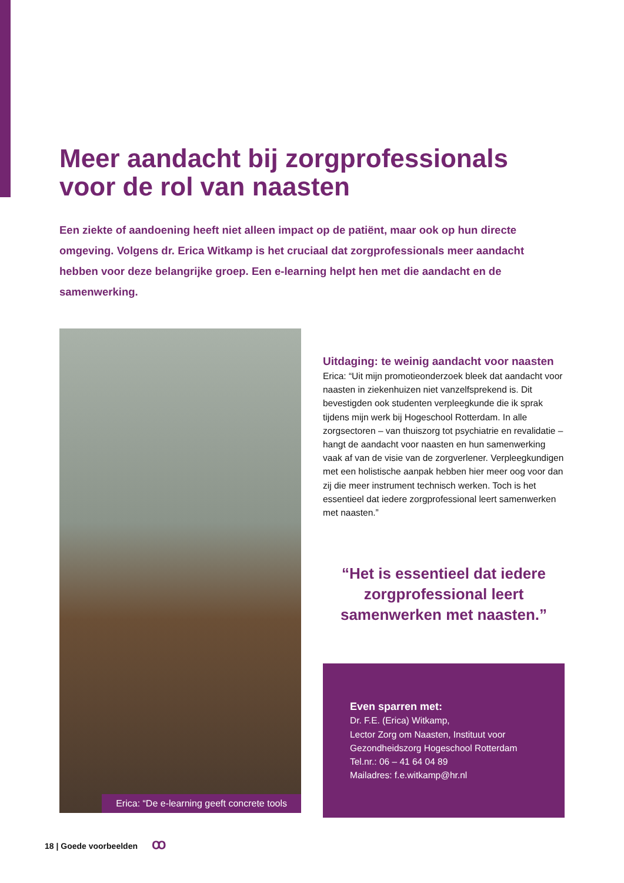Meer aandacht bij zorgprofessionals voor de rol van naasten
Een ziekte of aandoening heeft niet alleen impact op de patiënt, maar ook op hun directe omgeving. Volgens dr. Erica Witkamp is het cruciaal dat zorgprofessionals meer aandacht hebben voor deze belangrijke groep. Een e-learning helpt hen met die aandacht en de samenwerking.
Erica: “De e-learning geeft concrete tools
Uitdaging: te weinig aandacht voor naasten
Erica: “Uit mijn promotieonderzoek bleek dat aandacht voor naasten in ziekenhuizen niet vanzelfsprekend is. Dit bevestigden ook studenten verpleegkunde die ik sprak tijdens mijn werk bij Hogeschool Rotterdam. In alle zorgsectoren – van thuiszorg tot psychiatrie en revalidatie – hangt de aandacht voor naasten en hun samenwerking vaak af van de visie van de zorgverlener. Verpleegkundigen met een holistische aanpak hebben hier meer oog voor dan zij die meer instrument technisch werken. Toch is het essentieel dat iedere zorgprofessional leert samenwerken met naasten.”
“Het is essentieel dat iedere zorgprofessional leert samenwerken met naasten.”
Even sparren met:
Dr. F.E. (Erica) Witkamp,
Lector Zorg om Naasten, Instituut voor Gezondheidszorg Hogeschool Rotterdam
Tel.nr.: 06 – 41 64 04 89
Mailadres: f.e.witkamp@hr.nl
18 | Goede voorbeelden ꝏ